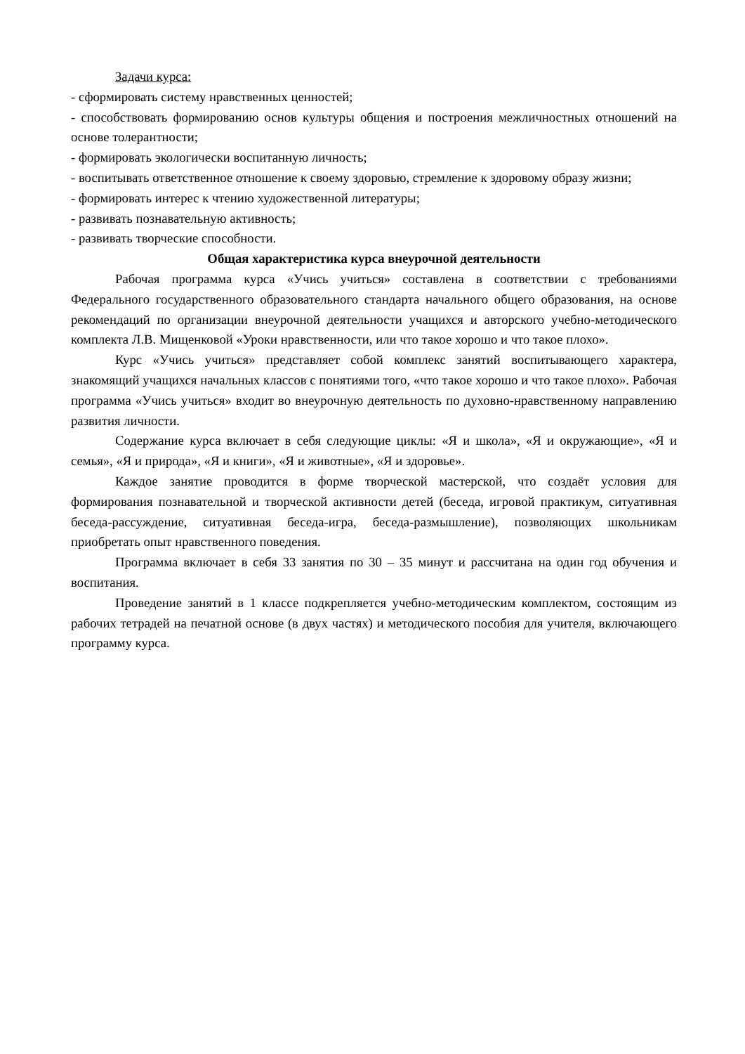Задачи курса:
- сформировать систему нравственных ценностей;
- способствовать формированию основ культуры общения и построения межличностных отношений на основе толерантности;
- формировать экологически воспитанную личность;
- воспитывать ответственное отношение к своему здоровью, стремление к здоровому образу жизни;
- формировать интерес к чтению художественной литературы;
- развивать познавательную активность;
- развивать творческие способности.
Общая характеристика курса внеурочной деятельности
Рабочая программа курса «Учись учиться» составлена в соответствии с требованиями Федерального государственного образовательного стандарта начального общего образования, на основе рекомендаций по организации внеурочной деятельности учащихся и авторского учебно-методического комплекта Л.В. Мищенковой «Уроки нравственности, или что такое хорошо и что такое плохо».
Курс «Учись учиться» представляет собой комплекс занятий воспитывающего характера, знакомящий учащихся начальных классов с понятиями того, «что такое хорошо и что такое плохо». Рабочая программа «Учись учиться» входит во внеурочную деятельность по духовно-нравственному направлению развития личности.
Содержание курса включает в себя следующие циклы: «Я и школа», «Я и окружающие», «Я и семья», «Я и природа», «Я и книги», «Я и животные», «Я и здоровье».
Каждое занятие проводится в форме творческой мастерской, что создаёт условия для формирования познавательной и творческой активности детей (беседа, игровой практикум, ситуативная беседа-рассуждение, ситуативная беседа-игра, беседа-размышление), позволяющих школьникам приобретать опыт нравственного поведения.
Программа включает в себя 33 занятия по 30 – 35 минут и рассчитана на один год обучения и воспитания.
Проведение занятий в 1 классе подкрепляется учебно-методическим комплектом, состоящим из рабочих тетрадей на печатной основе (в двух частях) и методического пособия для учителя, включающего программу курса.